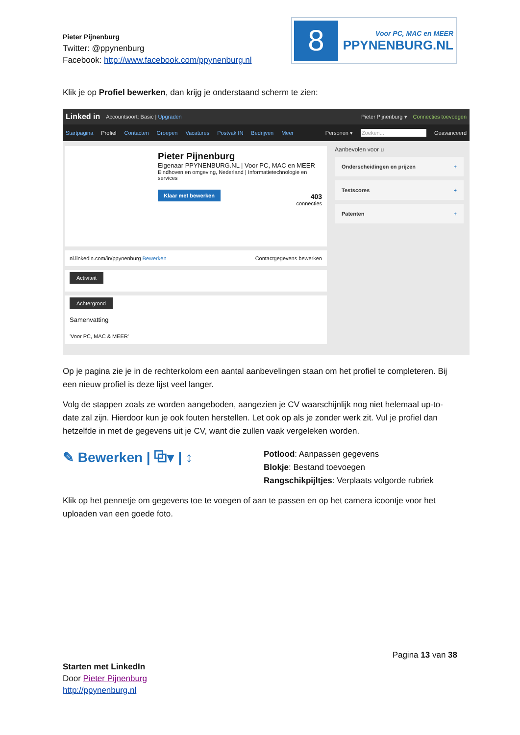Pieter Pijnenburg
Twitter: @ppynenburg
Facebook: http://www.facebook.com/ppynenburg.nl
8
Voor PC, MAC en MEER
PPYNENBURG.NL
Klik je op Profiel bewerken, dan krijg je onderstaand scherm te zien:
Linked in Accountsoort: Basic | Upgraden Pieter Pijnenburg ▾ Connecties toevoegen
Startpagina Profiel Contacten Groepen Vacatures Postvak IN Bedrijven Meer Personen ▾ Zoeken... Geavanceerd
Pieter Pijnenburg
Eigenaar PPYNENBURG.NL | Voor PC, MAC en MEER
Eindhoven en omgeving, Nederland | Informatietechnologie en services
Klaar met bewerken 403
connecties
nl.linkedin.com/in/ppynenburg Bewerken Contactgegevens bewerken
Activiteit
Achtergrond
Samenvatting
'Voor PC, MAC & MEER'
Aanbevolen voor u
Onderscheidingen en prijzen +
Testscores +
Patenten +
Op je pagina zie je in de rechterkolom een aantal aanbevelingen staan om het profiel te completeren. Bij een nieuw profiel is deze lijst veel langer.
Volg de stappen zoals ze worden aangeboden, aangezien je CV waarschijnlijk nog niet helemaal up-to-date zal zijn. Hierdoor kun je ook fouten herstellen. Let ook op als je zonder werk zit. Vul je profiel dan hetzelfde in met de gegevens uit je CV, want die zullen vaak vergeleken worden.
✎ Bewerken | ⧉▾ | ↕
Potlood: Aanpassen gegevens
Blokje: Bestand toevoegen
Rangschikpijltjes: Verplaats volgorde rubriek
Klik op het pennetje om gegevens toe te voegen of aan te passen en op het camera icoontje voor het uploaden van een goede foto.
Pagina 13 van 38
Starten met LinkedIn
Door Pieter Pijnenburg
http://ppynenburg.nl